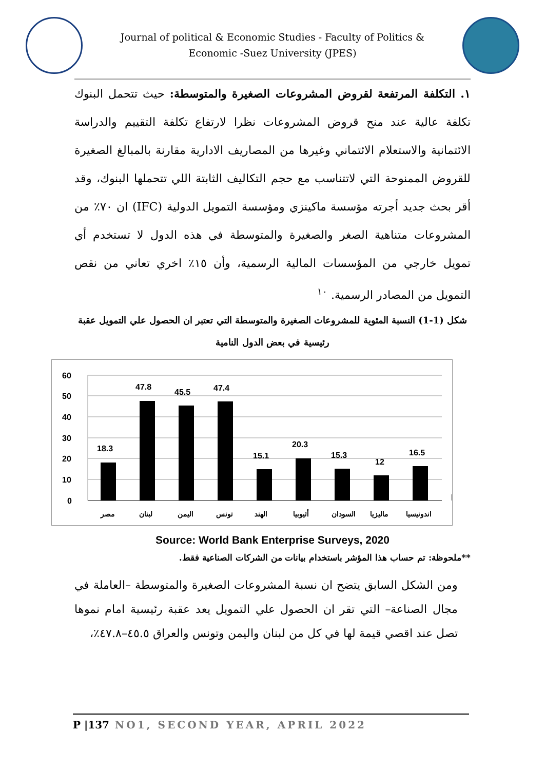Journal of political & Economic Studies - Faculty of Politics & Economic -Suez University (JPES)
١. التكلفة المرتفعة لقروض المشروعات الصغيرة والمتوسطة: حيث تتحمل البنوك تكلفة عالية عند منح قروض المشروعات نظرا لارتفاع تكلفة التقييم والدراسة الائتمانية والاستعلام الائتماني وغيرها من المصاريف الادارية مقارنة بالمبالغ الصغيرة للقروض الممنوحة التي لاتتناسب مع حجم التكاليف الثابتة اللي تتحملها البنوك، وقد أقر بحث جديد أجرته مؤسسة ماكينزي ومؤسسة التمويل الدولية (IFC) ان ٧٠٪ من المشروعات متناهية الصغر والصغيرة والمتوسطة في هذه الدول لا تستخدم أي تمويل خارجي من المؤسسات المالية الرسمية، وأن ١٥٪ اخري تعاني من نقص التمويل من المصادر الرسمية. <sup>١٠</sup>
شكل (1-1) النسبة المئوية للمشروعات الصغيرة والمتوسطة التي تعتبر ان الحصول علي التمويل عقبة رئيسية في بعض الدول النامية
60
50
40
30
20
10
0
18.3
47.8
45.5
47.4
15.1
20.3
15.3
12
16.5
مصر
لبنان
اليمن
تونس
الهند
أثيوبيا
السودان
ماليزيا
اندونيسيا
Source: World Bank Enterprise Surveys, 2020
**ملحوظة: تم حساب هذا المؤشر باستخدام بيانات من الشركات الصناعية فقط.
ومن الشكل السابق يتضح ان نسبة المشروعات الصغيرة والمتوسطة –العاملة في مجال الصناعة– التي تقر ان الحصول علي التمويل يعد عقبة رئيسية امام نموها تصل عند اقصي قيمة لها في كل من لبنان واليمن وتونس والعراق ٤٥.٥–٤٧.٨٪،
P |137 NO1, SECOND YEAR, APRIL 2022